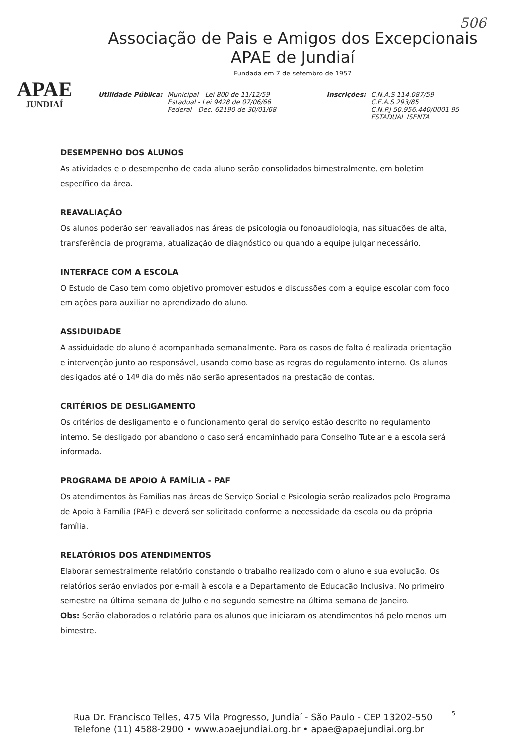506
APAE
JUNDIAÍ
Associação de Pais e Amigos dos Excepcionais
APAE de Jundiaí
Fundada em 7 de setembro de 1957
Utilidade Pública: Municipal - Lei 800 de 11/12/59
Estadual - Lei 9428 de 07/06/66
Federal - Dec. 62190 de 30/01/68
Inscrições: C.N.A.S 114.087/59
C.E.A.S 293/85
C.N.P.J 50.956.440/0001-95
ESTADUAL ISENTA
DESEMPENHO DOS ALUNOS
As atividades e o desempenho de cada aluno serão consolidados bimestralmente, em boletim específico da área.
REAVALIAÇÃO
Os alunos poderão ser reavaliados nas áreas de psicologia ou fonoaudiologia, nas situações de alta, transferência de programa, atualização de diagnóstico ou quando a equipe julgar necessário.
INTERFACE COM A ESCOLA
O Estudo de Caso tem como objetivo promover estudos e discussões com a equipe escolar com foco em ações para auxiliar no aprendizado do aluno.
ASSIDUIDADE
A assiduidade do aluno é acompanhada semanalmente. Para os casos de falta é realizada orientação e intervenção junto ao responsável, usando como base as regras do regulamento interno. Os alunos desligados até o 14º dia do mês não serão apresentados na prestação de contas.
CRITÉRIOS DE DESLIGAMENTO
Os critérios de desligamento e o funcionamento geral do serviço estão descrito no regulamento interno. Se desligado por abandono o caso será encaminhado para Conselho Tutelar e a escola será informada.
PROGRAMA DE APOIO À FAMÍLIA - PAF
Os atendimentos às Famílias nas áreas de Serviço Social e Psicologia serão realizados pelo Programa de Apoio à Família (PAF) e deverá ser solicitado conforme a necessidade da escola ou da própria família.
RELATÓRIOS DOS ATENDIMENTOS
Elaborar semestralmente relatório constando o trabalho realizado com o aluno e sua evolução. Os relatórios serão enviados por e-mail à escola e a Departamento de Educação Inclusiva. No primeiro semestre na última semana de Julho e no segundo semestre na última semana de Janeiro.
Obs: Serão elaborados o relatório para os alunos que iniciaram os atendimentos há pelo menos um bimestre.
5
Rua Dr. Francisco Telles, 475 Vila Progresso, Jundiaí - São Paulo - CEP 13202-550
Telefone (11) 4588-2900 • www.apaejundiai.org.br • apae@apaejundiai.org.br